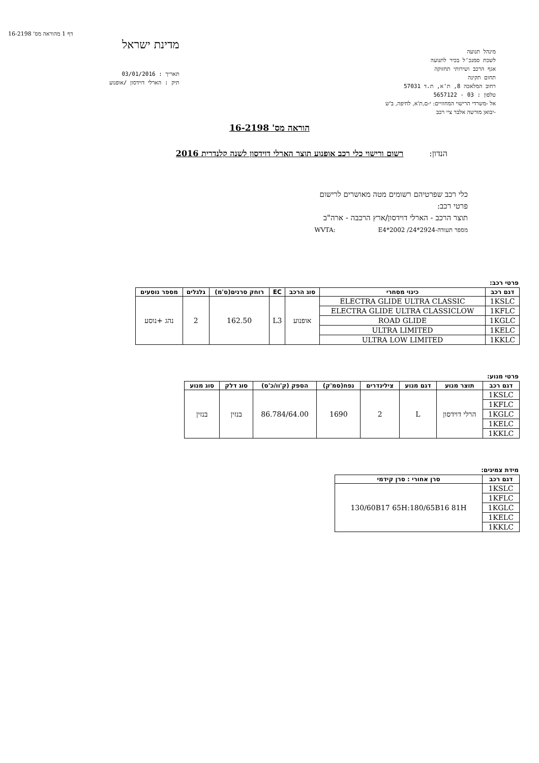דף 1 מהוראה מס' 16-2198
מינהל תנועה
לשכת סמנכ'ל בכיר לתנועה
אגף הרכב ושירותי תחזוקה
תחום תקינה
רחוב המלאכה 8, ת'א, ת.ד 57031
טלפון : 03 - 5657122
אל -משרדי הרישוי המחוזיים: י-ם,ת'א, לחיפה, ב'ש
-יבואן מורשה אלבר ציי רכב
מדינת ישראל
תאריך : 03/01/2016
תיק : הארלי דוידסון /אופנוע
הוראה מס' 16-2198
הנדון: רשום ורישוי כלי רכב אופנוע תוצר הארלי דוידסון לשנה קלנדרית 2016
כלי רכב שפרטיהם רשומים מטה מאושרים לרישום
פרטי רכב:
תוצר הרכב - הארלי דוידסון/ארץ הרכבה - ארה"ב
מספר תעודה-WVTA: E4*2002 /24*2924
פרטי רכב:
| דגם רכב | כינוי מסחרי | סוג הרכב | EC | רוחק סרנים(ס'מ) | גלגלים | מספר נוסעים |
| --- | --- | --- | --- | --- | --- | --- |
| 1KSLC | ELECTRA GLIDE ULTRA CLASSIC | אופנוע | L3 | 162.50 | 2 | נהג +נוסע |
| 1KFLC | ELECTRA GLIDE ULTRA CLASSICLOW | | | | | |
| 1KGLC | ROAD GLIDE | | | | | |
| 1KELC | ULTRA LIMITED | | | | | |
| 1KKLC | ULTRA LOW LIMITED | | | | | |
פרטי מנוע:
| דגם רכב | תוצר מנוע | דגם מנוע | צילינדרים | נפח(סמ'ק) | הספק (ק'וו/כ'ס) | סוג דלק | סוג מנוע |
| --- | --- | --- | --- | --- | --- | --- | --- |
| 1KSLC | הרלי דוידסון | L | 2 | 1690 | 86.784/64.00 | בנזין | בנזין |
| 1KFLC | | | | | | | |
| 1KGLC | | | | | | | |
| 1KELC | | | | | | | |
| 1KKLC | | | | | | | |
מידת צמיגים:
| דגם רכב | סרן אחורי : סרן קידמי |
| --- | --- |
| 1KSLC | 130/60B17 65H:180/65B16 81H |
| 1KFLC | |
| 1KGLC | |
| 1KELC | |
| 1KKLC | |